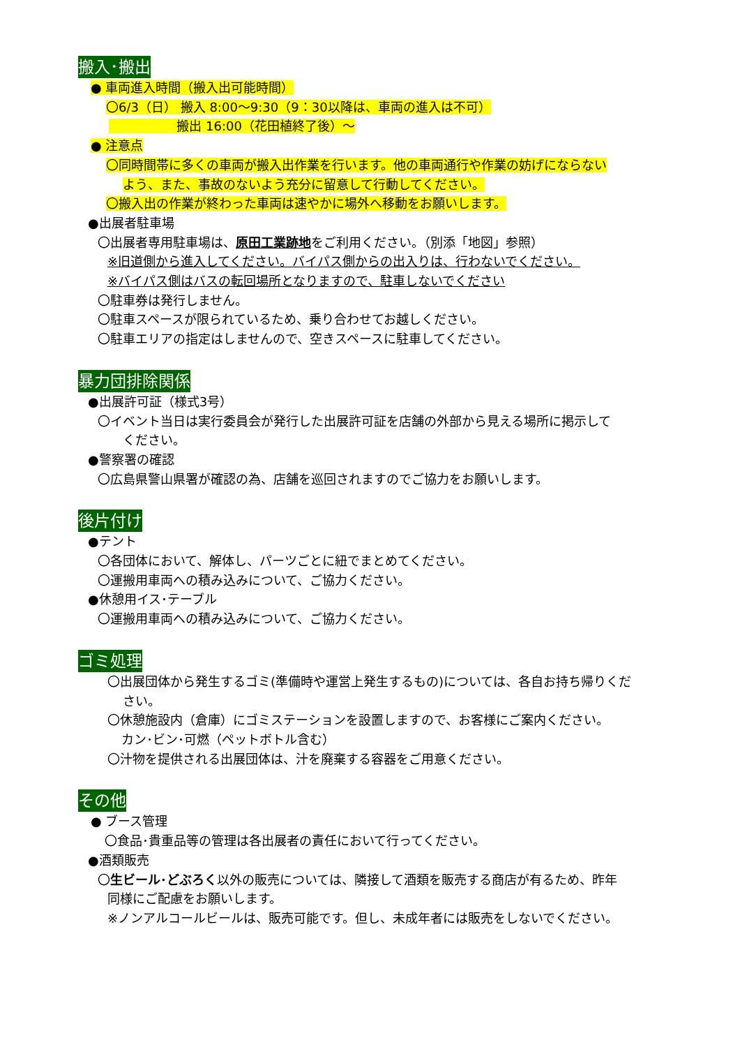搬入･搬出
● 車両進入時間（搬入出可能時間）
〇6/3（日） 搬入 8:00～9:30（9：30以降は、車両の進入は不可）
搬出 16:00（花田植終了後）～
● 注意点
〇同時間帯に多くの車両が搬入出作業を行います。他の車両通行や作業の妨げにならない
よう、また、事故のないよう充分に留意して行動してください。
〇搬入出の作業が終わった車両は速やかに場外へ移動をお願いします。
●出展者駐車場
〇出展者専用駐車場は、原田工業跡地をご利用ください。（別添「地図」参照）
※旧道側から進入してください。バイパス側からの出入りは、行わないでください。
※バイパス側はバスの転回場所となりますので、駐車しないでください
〇駐車券は発行しません。
〇駐車スペースが限られているため、乗り合わせてお越しください。
〇駐車エリアの指定はしませんので、空きスペースに駐車してください。
暴力団排除関係
●出展許可証（様式3号）
〇イベント当日は実行委員会が発行した出展許可証を店舗の外部から見える場所に掲示して
ください。
●警察署の確認
〇広島県警山県署が確認の為、店舗を巡回されますのでご協力をお願いします。
後片付け
●テント
〇各団体において、解体し、パーツごとに紐でまとめてください。
〇運搬用車両への積み込みについて、ご協力ください。
●休憩用イス･テーブル
〇運搬用車両への積み込みについて、ご協力ください。
ゴミ処理
〇出展団体から発生するゴミ(準備時や運営上発生するもの)については、各自お持ち帰りくだ
さい。
〇休憩施設内（倉庫）にゴミステーションを設置しますので、お客様にご案内ください。
カン･ビン･可燃（ペットボトル含む）
〇汁物を提供される出展団体は、汁を廃棄する容器をご用意ください。
その他
● ブース管理
〇食品･貴重品等の管理は各出展者の責任において行ってください。
●酒類販売
〇生ビール･どぶろく以外の販売については、隣接して酒類を販売する商店が有るため、昨年
同様にご配慮をお願いします。
※ノンアルコールビールは、販売可能です。但し、未成年者には販売をしないでください。